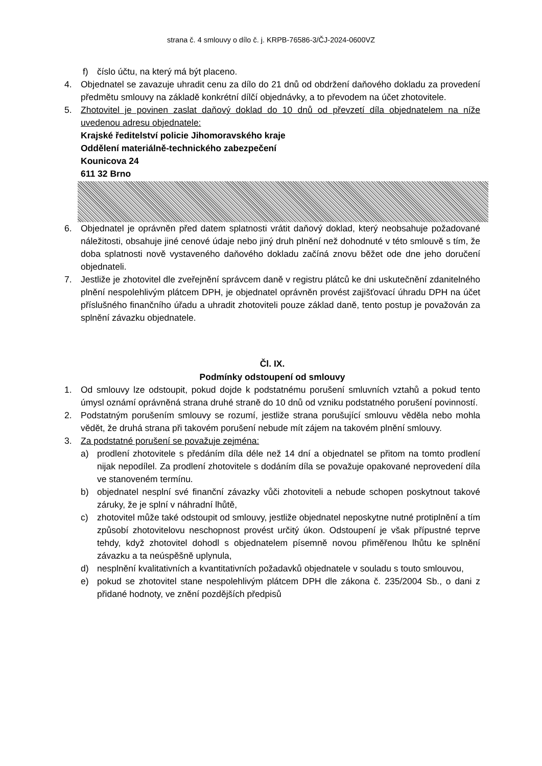strana č. 4 smlouvy o dílo č. j. KRPB-76586-3/ČJ-2024-0600VZ
f) číslo účtu, na který má být placeno.
4. Objednatel se zavazuje uhradit cenu za dílo do 21 dnů od obdržení daňového dokladu za provedení předmětu smlouvy na základě konkrétní dílčí objednávky, a to převodem na účet zhotovitele.
5. Zhotovitel je povinen zaslat daňový doklad do 10 dnů od převzetí díla objednatelem na níže uvedenou adresu objednatele:
Krajské ředitelství policie Jihomoravského kraje
Oddělení materiálně-technického zabezpečení
Kounicova 24
611 32 Brno
6. Objednatel je oprávněn před datem splatnosti vrátit daňový doklad, který neobsahuje požadované náležitosti, obsahuje jiné cenové údaje nebo jiný druh plnění než dohodnuté v této smlouvě s tím, že doba splatnosti nově vystaveného daňového dokladu začíná znovu běžet ode dne jeho doručení objednateli.
7. Jestliže je zhotovitel dle zveřejnění správcem daně v registru plátců ke dni uskutečnění zdanitelného plnění nespolehlivým plátcem DPH, je objednatel oprávněn provést zajišťovací úhradu DPH na účet příslušného finančního úřadu a uhradit zhotoviteli pouze základ daně, tento postup je považován za splnění závazku objednatele.
Čl. IX.
Podmínky odstoupení od smlouvy
1. Od smlouvy lze odstoupit, pokud dojde k podstatnému porušení smluvních vztahů a pokud tento úmysl oznámí oprávněná strana druhé straně do 10 dnů od vzniku podstatného porušení povinností.
2. Podstatným porušením smlouvy se rozumí, jestliže strana porušující smlouvu věděla nebo mohla vědět, že druhá strana při takovém porušení nebude mít zájem na takovém plnění smlouvy.
3. Za podstatné porušení se považuje zejména:
a) prodlení zhotovitele s předáním díla déle než 14 dní a objednatel se přitom na tomto prodlení nijak nepodílel. Za prodlení zhotovitele s dodáním díla se považuje opakované neprovedení díla ve stanoveném termínu.
b) objednatel nesplní své finanční závazky vůči zhotoviteli a nebude schopen poskytnout takové záruky, že je splní v náhradní lhůtě,
c) zhotovitel může také odstoupit od smlouvy, jestliže objednatel neposkytne nutné protiplnění a tím způsobí zhotovitelovu neschopnost provést určitý úkon. Odstoupení je však přípustné teprve tehdy, když zhotovitel dohodl s objednatelem písemně novou přiměřenou lhůtu ke splnění závazku a ta neúspěšně uplynula,
d) nesplnění kvalitativních a kvantitativních požadavků objednatele v souladu s touto smlouvou,
e) pokud se zhotovitel stane nespolehlivým plátcem DPH dle zákona č. 235/2004 Sb., o dani z přidané hodnoty, ve znění pozdějších předpisů